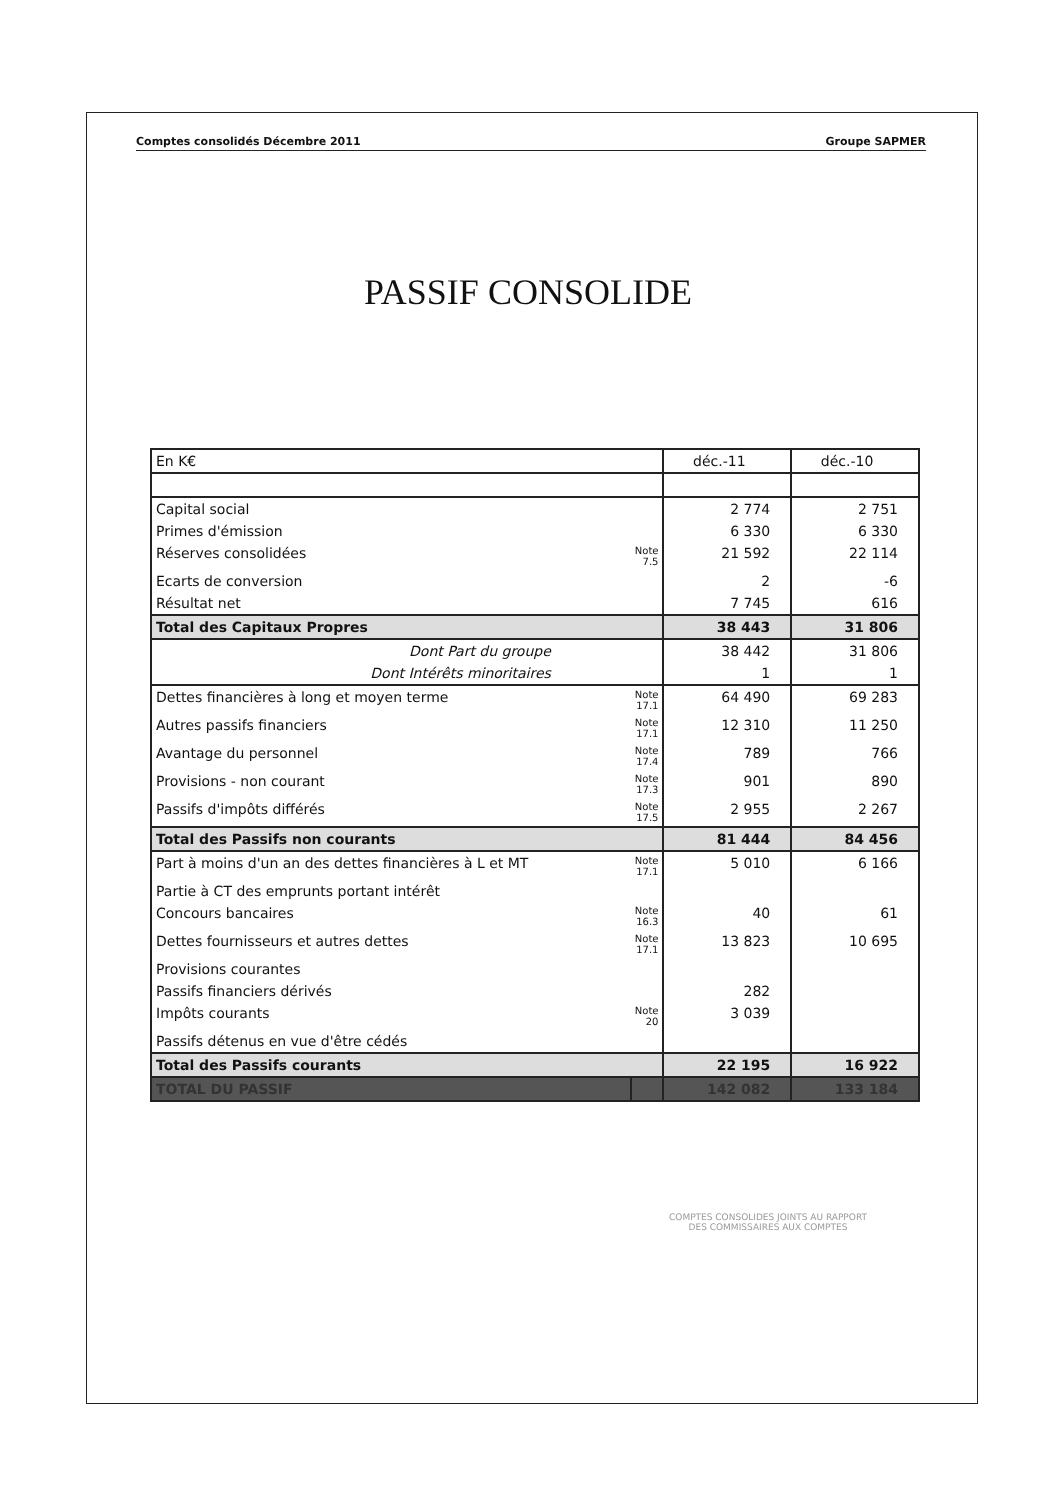Comptes consolidés Décembre 2011 Groupe SAPMER
PASSIF CONSOLIDE
| En K€ | | déc.-11 | déc.-10 |
| Capital social | | 2 774 | 2 751 |
| Primes d'émission | | 6 330 | 6 330 |
| Réserves consolidées | Note 7.5 | 21 592 | 22 114 |
| Ecarts de conversion | | 2 | -6 |
| Résultat net | | 7 745 | 616 |
| Total des Capitaux Propres | | 38 443 | 31 806 |
| Dont Part du groupe | | 38 442 | 31 806 |
| Dont Intérêts minoritaires | | 1 | 1 |
| Dettes financières à long et moyen terme | Note 17.1 | 64 490 | 69 283 |
| Autres passifs financiers | Note 17.1 | 12 310 | 11 250 |
| Avantage du personnel | Note 17.4 | 789 | 766 |
| Provisions - non courant | Note 17.3 | 901 | 890 |
| Passifs d'impôts différés | Note 17.5 | 2 955 | 2 267 |
| Total des Passifs non courants | | 81 444 | 84 456 |
| Part à moins d'un an des dettes financières à L et MT | Note 17.1 | 5 010 | 6 166 |
| Partie à CT des emprunts portant intérêt | | | |
| Concours bancaires | Note 16.3 | 40 | 61 |
| Dettes fournisseurs et autres dettes | Note 17.1 | 13 823 | 10 695 |
| Provisions courantes | | | |
| Passifs financiers dérivés | | 282 | |
| Impôts courants | Note 20 | 3 039 | |
| Passifs détenus en vue d'être cédés | | | |
| Total des Passifs courants | | 22 195 | 16 922 |
| TOTAL DU PASSIF | | 142 082 | 133 184 |
COMPTES CONSOLIDES JOINTS AU RAPPORT
DES COMMISSAIRES AUX COMPTES